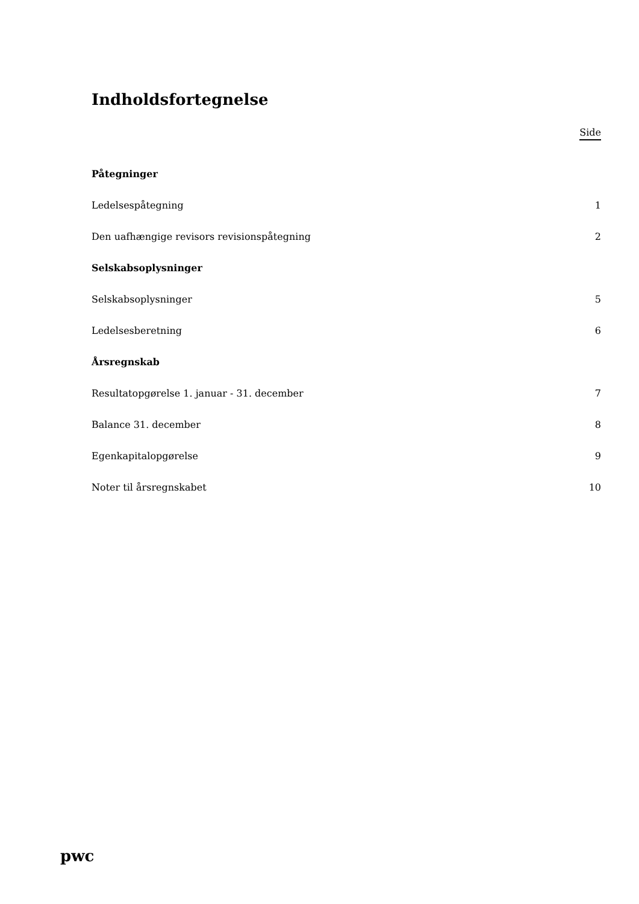Indholdsfortegnelse
Side
Påtegninger
Ledelsespåtegning 1
Den uafhængige revisors revisionspåtegning 2
Selskabsoplysninger
Selskabsoplysninger 5
Ledelsesberetning 6
Årsregnskab
Resultatopgørelse 1. januar - 31. december 7
Balance 31. december 8
Egenkapitalopgørelse 9
Noter til årsregnskabet 10
pwc